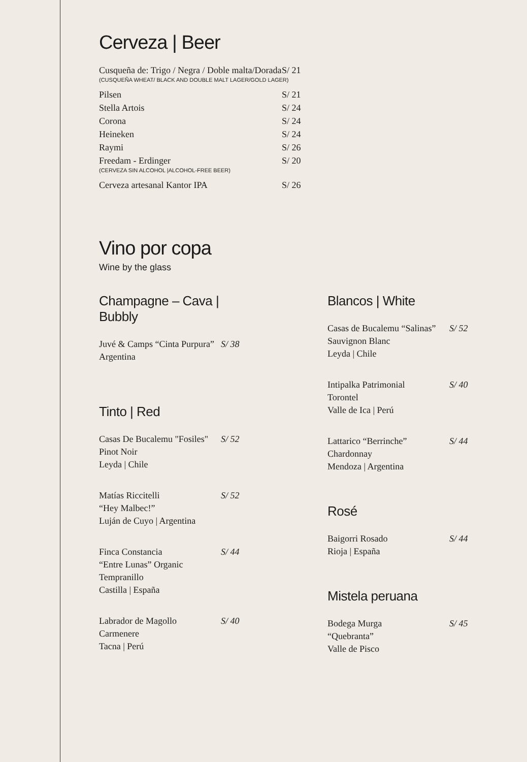Cerveza | Beer
Cusqueña de: Trigo / Negra / Doble malta/Dorada S/ 21
(CUSQUEÑA WHEAT/ BLACK AND DOUBLE MALT LAGER/GOLD LAGER)
Pilsen S/ 21
Stella Artois S/ 24
Corona S/ 24
Heineken S/ 24
Raymi S/ 26
Freedam - Erdinger S/ 20
(CERVEZA SIN ALCOHOL |ALCOHOL-FREE BEER)
Cerveza artesanal Kantor IPA S/ 26
Vino por copa
Wine by the glass
Champagne – Cava | Bubbly
Juvé & Camps “Cinta Purpura”
Argentina S/ 38
Tinto | Red
Casas De Bucalemu "Fosiles"
Pinot Noir
Leyda | Chile S/ 52
Matías Riccitelli
“Hey Malbec!”
Luján de Cuyo | Argentina S/ 52
Finca Constancia
“Entre Lunas” Organic
Tempranillo
Castilla | España S/ 44
Labrador de Magollo
Carmenere
Tacna | Perú S/ 40
Blancos | White
Casas de Bucalemu “Salinas”
Sauvignon Blanc
Leyda | Chile S/ 52
Intipalka Patrimonial
Torontel
Valle de Ica | Perú S/ 40
Lattarico “Berrinche”
Chardonnay
Mendoza | Argentina S/ 44
Rosé
Baigorri Rosado
Rioja | España S/ 44
Mistela peruana
Bodega Murga
“Quebranta”
Valle de Pisco S/ 45